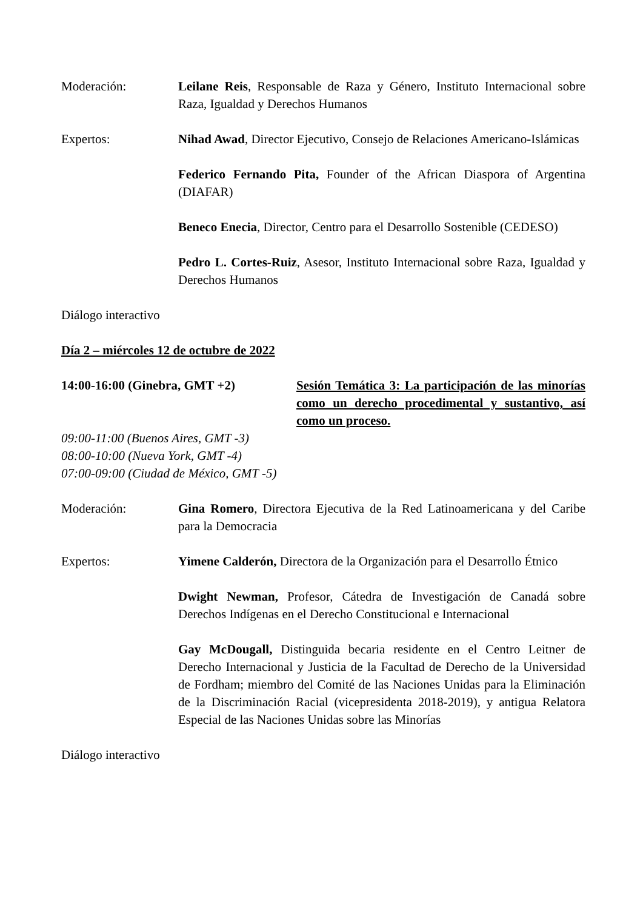Moderación: Leilane Reis, Responsable de Raza y Género, Instituto Internacional sobre Raza, Igualdad y Derechos Humanos
Expertos: Nihad Awad, Director Ejecutivo, Consejo de Relaciones Americano-Islámicas
Federico Fernando Pita, Founder of the African Diaspora of Argentina (DIAFAR)
Beneco Enecia, Director, Centro para el Desarrollo Sostenible (CEDESO)
Pedro L. Cortes-Ruiz, Asesor, Instituto Internacional sobre Raza, Igualdad y Derechos Humanos
Diálogo interactivo
Día 2 – miércoles 12 de octubre de 2022
14:00-16:00 (Ginebra, GMT +2) Sesión Temática 3: La participación de las minorías como un derecho procedimental y sustantivo, así como un proceso.
09:00-11:00 (Buenos Aires, GMT -3)
08:00-10:00 (Nueva York, GMT -4)
07:00-09:00 (Ciudad de México, GMT -5)
Moderación: Gina Romero, Directora Ejecutiva de la Red Latinoamericana y del Caribe para la Democracia
Expertos: Yimene Calderón, Directora de la Organización para el Desarrollo Étnico
Dwight Newman, Profesor, Cátedra de Investigación de Canadá sobre Derechos Indígenas en el Derecho Constitucional e Internacional
Gay McDougall, Distinguida becaria residente en el Centro Leitner de Derecho Internacional y Justicia de la Facultad de Derecho de la Universidad de Fordham; miembro del Comité de las Naciones Unidas para la Eliminación de la Discriminación Racial (vicepresidenta 2018-2019), y antigua Relatora Especial de las Naciones Unidas sobre las Minorías
Diálogo interactivo